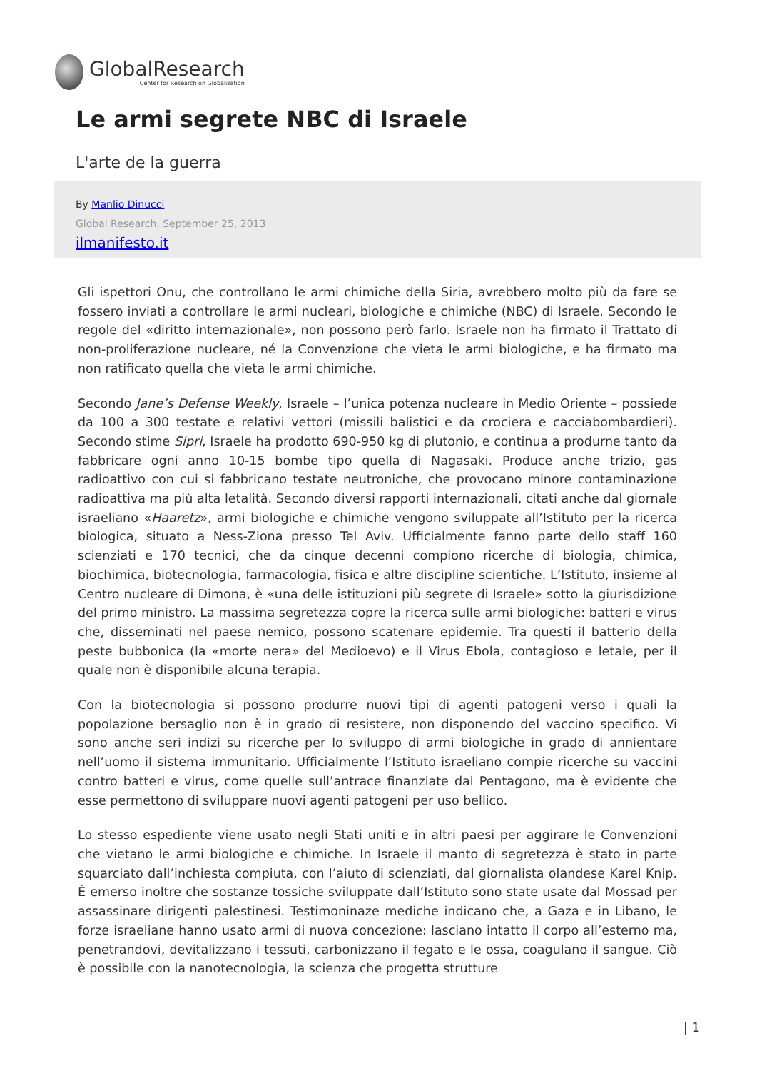GlobalResearch
Center for Research on Globalization
Le armi segrete NBC di Israele
L'arte de la guerra
By Manlio Dinucci
Global Research, September 25, 2013
ilmanifesto.it
Gli ispettori Onu, che controllano le armi chimiche della Siria, avrebbero molto più da fare se fossero inviati a controllare le armi nucleari, biologiche e chimiche (NBC) di Israele. Secondo le regole del «diritto internazionale», non possono però farlo. Israele non ha firmato il Trattato di non-proliferazione nucleare, né la Convenzione che vieta le armi biologiche, e ha firmato ma non ratificato quella che vieta le armi chimiche.
Secondo Jane’s Defense Weekly, Israele – l’unica potenza nucleare in Medio Oriente – possiede da 100 a 300 testate e relativi vettori (missili balistici e da crociera e cacciabombardieri). Secondo stime Sipri, Israele ha prodotto 690-950 kg di plutonio, e continua a produrne tanto da fabbricare ogni anno 10-15 bombe tipo quella di Nagasaki. Produce anche trizio, gas radioattivo con cui si fabbricano testate neutroniche, che provocano minore contaminazione radioattiva ma più alta letalità. Secondo diversi rapporti internazionali, citati anche dal giornale israeliano «Haaretz», armi biologiche e chimiche vengono sviluppate all’Istituto per la ricerca biologica, situato a Ness-Ziona presso Tel Aviv. Ufficialmente fanno parte dello staff 160 scienziati e 170 tecnici, che da cinque decenni compiono ricerche di biologia, chimica, biochimica, biotecnologia, farmacologia, fisica e altre discipline scientiche. L’Istituto, insieme al Centro nucleare di Dimona, è «una delle istituzioni più segrete di Israele» sotto la giurisdizione del primo ministro. La massima segretezza copre la ricerca sulle armi biologiche: batteri e virus che, disseminati nel paese nemico, possono scatenare epidemie. Tra questi il batterio della peste bubbonica (la «morte nera» del Medioevo) e il Virus Ebola, contagioso e letale, per il quale non è disponibile alcuna terapia.
Con la biotecnologia si possono produrre nuovi tipi di agenti patogeni verso i quali la popolazione bersaglio non è in grado di resistere, non disponendo del vaccino specifico. Vi sono anche seri indizi su ricerche per lo sviluppo di armi biologiche in grado di annientare nell’uomo il sistema immunitario. Ufficialmente l’Istituto israeliano compie ricerche su vaccini contro batteri e virus, come quelle sull’antrace finanziate dal Pentagono, ma è evidente che esse permettono di sviluppare nuovi agenti patogeni per uso bellico.
Lo stesso espediente viene usato negli Stati uniti e in altri paesi per aggirare le Convenzioni che vietano le armi biologiche e chimiche. In Israele il manto di segretezza è stato in parte squarciato dall’inchiesta compiuta, con l’aiuto di scienziati, dal giornalista olandese Karel Knip. È emerso inoltre che sostanze tossiche sviluppate dall’Istituto sono state usate dal Mossad per assassinare dirigenti palestinesi. Testimoninaze mediche indicano che, a Gaza e in Libano, le forze israeliane hanno usato armi di nuova concezione: lasciano intatto il corpo all’esterno ma, penetrandovi, devitalizzano i tessuti, carbonizzano il fegato e le ossa, coagulano il sangue. Ciò è possibile con la nanotecnologia, la scienza che progetta strutture
| 1